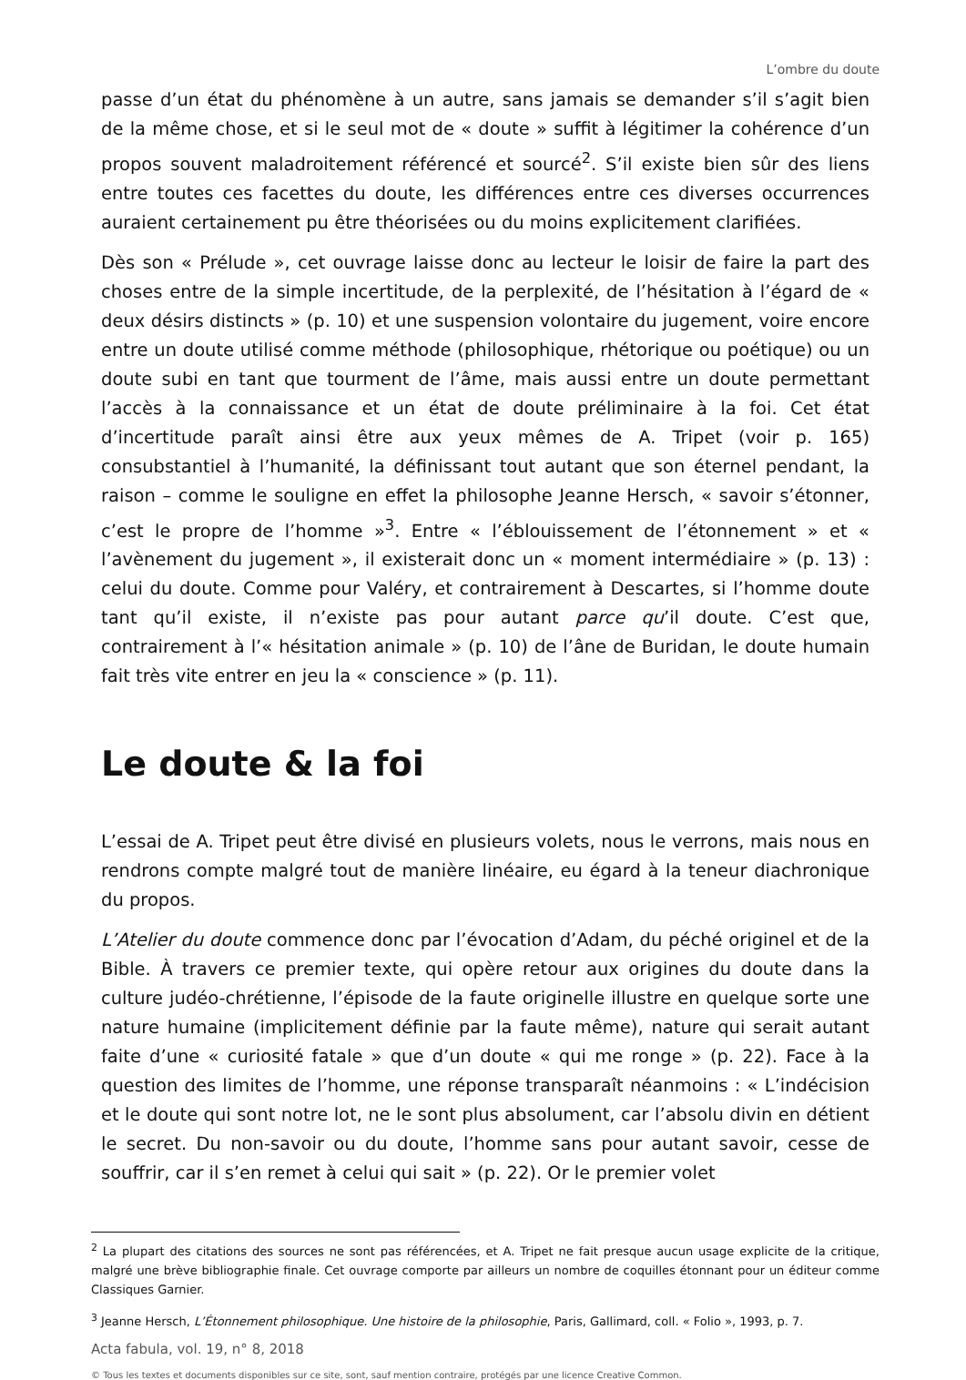L’ombre du doute
passe d’un état du phénomène à un autre, sans jamais se demander s’il s’agit bien de la même chose, et si le seul mot de « doute » suffit à légitimer la cohérence d’un propos souvent maladroitement référencé et sourcé<sup>2</sup>. S’il existe bien sûr des liens entre toutes ces facettes du doute, les différences entre ces diverses occurrences auraient certainement pu être théorisées ou du moins explicitement clarifiées.
Dès son « Prélude », cet ouvrage laisse donc au lecteur le loisir de faire la part des choses entre de la simple incertitude, de la perplexité, de l’hésitation à l’égard de « deux désirs distincts » (p. 10) et une suspension volontaire du jugement, voire encore entre un doute utilisé comme méthode (philosophique, rhétorique ou poétique) ou un doute subi en tant que tourment de l’âme, mais aussi entre un doute permettant l’accès à la connaissance et un état de doute préliminaire à la foi. Cet état d’incertitude paraît ainsi être aux yeux mêmes de A. Tripet (voir p. 165) consubstantiel à l’humanité, la définissant tout autant que son éternel pendant, la raison – comme le souligne en effet la philosophe Jeanne Hersch, « savoir s’étonner, c’est le propre de l’homme »<sup>3</sup>. Entre « l’éblouissement de l’étonnement » et « l’avènement du jugement », il existerait donc un « moment intermédiaire » (p. 13) : celui du doute. Comme pour Valéry, et contrairement à Descartes, si l’homme doute tant qu’il existe, il n’existe pas pour autant parce qu’il doute. C’est que, contrairement à l’« hésitation animale » (p. 10) de l’âne de Buridan, le doute humain fait très vite entrer en jeu la « conscience » (p. 11).
Le doute & la foi
L’essai de A. Tripet peut être divisé en plusieurs volets, nous le verrons, mais nous en rendrons compte malgré tout de manière linéaire, eu égard à la teneur diachronique du propos.
L’Atelier du doute commence donc par l’évocation d’Adam, du péché originel et de la Bible. À travers ce premier texte, qui opère retour aux origines du doute dans la culture judéo-chrétienne, l’épisode de la faute originelle illustre en quelque sorte une nature humaine (implicitement définie par la faute même), nature qui serait autant faite d’une « curiosité fatale » que d’un doute « qui me ronge » (p. 22). Face à la question des limites de l’homme, une réponse transparaît néanmoins : « L’indécision et le doute qui sont notre lot, ne le sont plus absolument, car l’absolu divin en détient le secret. Du non-savoir ou du doute, l’homme sans pour autant savoir, cesse de souffrir, car il s’en remet à celui qui sait » (p. 22). Or le premier volet
<sup>2</sup> La plupart des citations des sources ne sont pas référencées, et A. Tripet ne fait presque aucun usage explicite de la critique, malgré une brève bibliographie finale. Cet ouvrage comporte par ailleurs un nombre de coquilles étonnant pour un éditeur comme Classiques Garnier.
<sup>3</sup> Jeanne Hersch, L’Étonnement philosophique. Une histoire de la philosophie, Paris, Gallimard, coll. « Folio », 1993, p. 7.
Acta fabula, vol. 19, n° 8, 2018
© Tous les textes et documents disponibles sur ce site, sont, sauf mention contraire, protégés par une licence Creative Common.